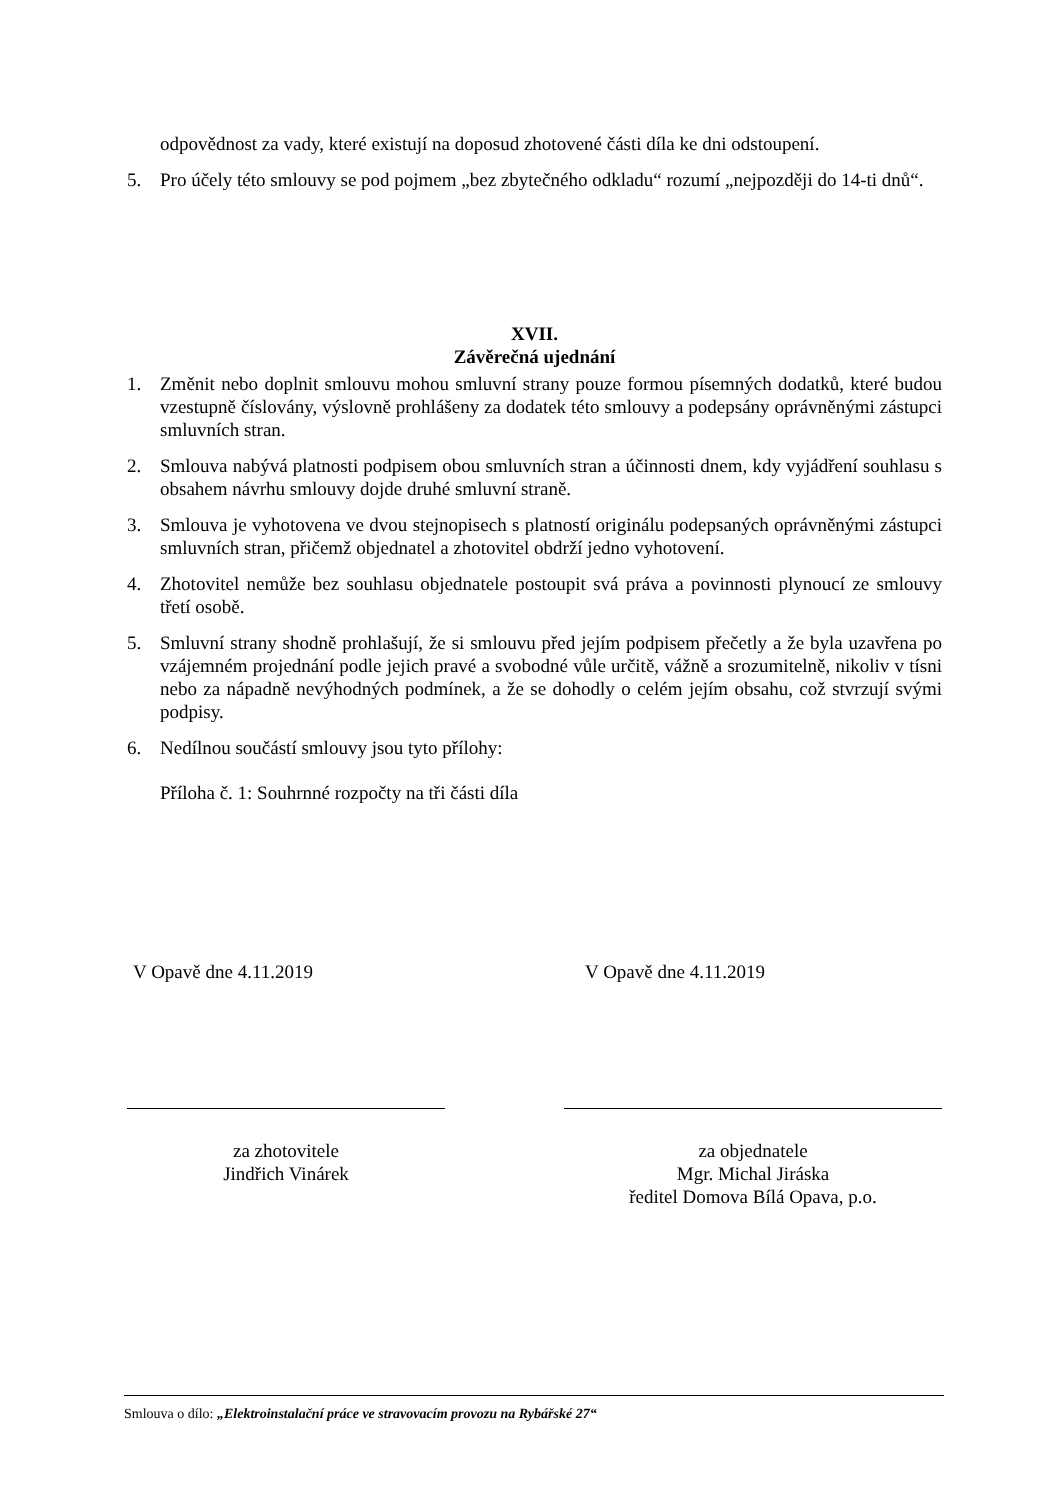odpovědnost za vady, které existují na doposud zhotovené části díla ke dni odstoupení.
5. Pro účely této smlouvy se pod pojmem „bez zbytečného odkladu“ rozumí „nejpozději do 14-ti dnů“.
XVII.
Závěrečná ujednání
1. Změnit nebo doplnit smlouvu mohou smluvní strany pouze formou písemných dodatků, které budou vzestupně číslovány, výslovně prohlášeny za dodatek této smlouvy a podepsány oprávněnými zástupci smluvních stran.
2. Smlouva nabývá platnosti podpisem obou smluvních stran a účinnosti dnem, kdy vyjádření souhlasu s obsahem návrhu smlouvy dojde druhé smluvní straně.
3. Smlouva je vyhotovena ve dvou stejnopisech s platností originálu podepsaných oprávněnými zástupci smluvních stran, přičemž objednatel a zhotovitel obdrží jedno vyhotovení.
4. Zhotovitel nemůže bez souhlasu objednatele postoupit svá práva a povinnosti plynoucí ze smlouvy třetí osobě.
5. Smluvní strany shodně prohlašují, že si smlouvu před jejím podpisem přečetly a že byla uzavřena po vzájemném projednání podle jejich pravé a svobodné vůle určitě, vážně a srozumitelně, nikoliv v tísni nebo za nápadně nevýhodných podmínek, a že se dohodly o celém jejím obsahu, což stvrzují svými podpisy.
6. Nedílnou součástí smlouvy jsou tyto přílohy:
Příloha č. 1: Souhrnné rozpočty na tři části díla
V Opavě dne 4.11.2019 V Opavě dne 4.11.2019
za zhotovitele
Jindřich Vinárek
za objednatele
Mgr. Michal Jiráska
ředitel Domova Bílá Opava, p.o.
Smlouva o dílo: „Elektroinstalační práce ve stravovacím provozu na Rybářské 27“